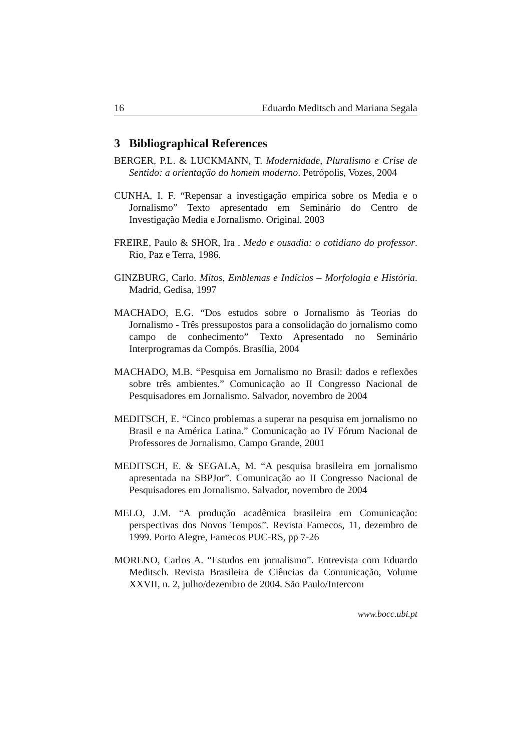16 Eduardo Meditsch and Mariana Segala
3 Bibliographical References
BERGER, P.L. & LUCKMANN, T. Modernidade, Pluralismo e Crise de Sentido: a orientação do homem moderno. Petrópolis, Vozes, 2004
CUNHA, I. F. “Repensar a investigação empírica sobre os Media e o Jornalismo” Texto apresentado em Seminário do Centro de Investigação Media e Jornalismo. Original. 2003
FREIRE, Paulo & SHOR, Ira . Medo e ousadia: o cotidiano do professor. Rio, Paz e Terra, 1986.
GINZBURG, Carlo. Mitos, Emblemas e Indícios – Morfologia e História. Madrid, Gedisa, 1997
MACHADO, E.G. “Dos estudos sobre o Jornalismo às Teorias do Jornalismo - Três pressupostos para a consolidação do jornalismo como campo de conhecimento” Texto Apresentado no Seminário Interprogramas da Compós. Brasília, 2004
MACHADO, M.B. “Pesquisa em Jornalismo no Brasil: dados e reflexões sobre três ambientes.” Comunicação ao II Congresso Nacional de Pesquisadores em Jornalismo. Salvador, novembro de 2004
MEDITSCH, E. “Cinco problemas a superar na pesquisa em jornalismo no Brasil e na América Latina.” Comunicação ao IV Fórum Nacional de Professores de Jornalismo. Campo Grande, 2001
MEDITSCH, E. & SEGALA, M. “A pesquisa brasileira em jornalismo apresentada na SBPJor”. Comunicação ao II Congresso Nacional de Pesquisadores em Jornalismo. Salvador, novembro de 2004
MELO, J.M. “A produção acadêmica brasileira em Comunicação: perspectivas dos Novos Tempos”. Revista Famecos, 11, dezembro de 1999. Porto Alegre, Famecos PUC-RS, pp 7-26
MORENO, Carlos A. “Estudos em jornalismo”. Entrevista com Eduardo Meditsch. Revista Brasileira de Ciências da Comunicação, Volume XXVII, n. 2, julho/dezembro de 2004. São Paulo/Intercom
www.bocc.ubi.pt